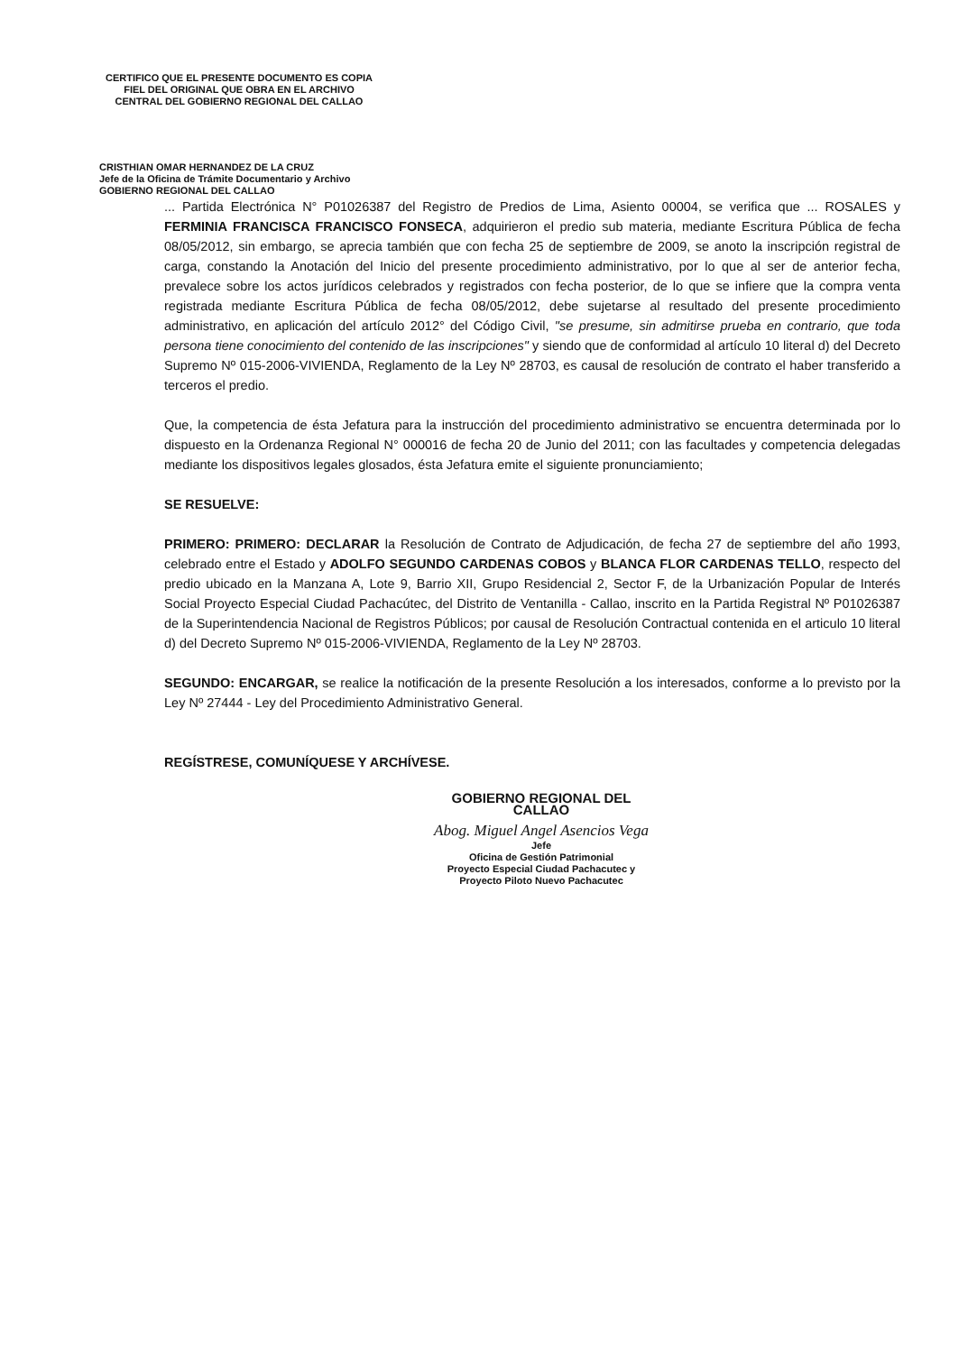CERTIFICO QUE EL PRESENTE DOCUMENTO ES COPIA FIEL DEL ORIGINAL QUE OBRA EN EL ARCHIVO CENTRAL DEL GOBIERNO REGIONAL DEL CALLAO
CRISTHIAN OMAR HERNANDEZ DE LA CRUZ
Jefe de la Oficina de Trámite Documentario y Archivo
GOBIERNO REGIONAL DEL CALLAO
... Partida Electrónica N° P01026387 del Registro de Predios de Lima, Asiento 00004, se verifica que ... ROSALES y FERMINIA FRANCISCA FRANCISCO FONSECA, adquirieron el predio sub materia, mediante Escritura Pública de fecha 08/05/2012, sin embargo, se aprecia también que con fecha 25 de septiembre de 2009, se anoto la inscripción registral de carga, constando la Anotación del Inicio del presente procedimiento administrativo, por lo que al ser de anterior fecha, prevalece sobre los actos jurídicos celebrados y registrados con fecha posterior, de lo que se infiere que la compra venta registrada mediante Escritura Pública de fecha 08/05/2012, debe sujetarse al resultado del presente procedimiento administrativo, en aplicación del artículo 2012° del Código Civil, "se presume, sin admitirse prueba en contrario, que toda persona tiene conocimiento del contenido de las inscripciones" y siendo que de conformidad al artículo 10 literal d) del Decreto Supremo Nº 015-2006-VIVIENDA, Reglamento de la Ley Nº 28703, es causal de resolución de contrato el haber transferido a terceros el predio.
Que, la competencia de ésta Jefatura para la instrucción del procedimiento administrativo se encuentra determinada por lo dispuesto en la Ordenanza Regional N° 000016 de fecha 20 de Junio del 2011; con las facultades y competencia delegadas mediante los dispositivos legales glosados, ésta Jefatura emite el siguiente pronunciamiento;
SE RESUELVE:
PRIMERO: PRIMERO: DECLARAR la Resolución de Contrato de Adjudicación, de fecha 27 de septiembre del año 1993, celebrado entre el Estado y ADOLFO SEGUNDO CARDENAS COBOS y BLANCA FLOR CARDENAS TELLO, respecto del predio ubicado en la Manzana A, Lote 9, Barrio XII, Grupo Residencial 2, Sector F, de la Urbanización Popular de Interés Social Proyecto Especial Ciudad Pachacútec, del Distrito de Ventanilla - Callao, inscrito en la Partida Registral Nº P01026387 de la Superintendencia Nacional de Registros Públicos; por causal de Resolución Contractual contenida en el articulo 10 literal d) del Decreto Supremo Nº 015-2006-VIVIENDA, Reglamento de la Ley Nº 28703.
SEGUNDO: ENCARGAR, se realice la notificación de la presente Resolución a los interesados, conforme a lo previsto por la Ley Nº 27444 - Ley del Procedimiento Administrativo General.
REGÍSTRESE, COMUNÍQUESE Y ARCHÍVESE.
GOBIERNO REGIONAL DEL CALLAO
Abog. Miguel Angel Asencios Vega
Jefe
Oficina de Gestión Patrimonial
Proyecto Especial Ciudad Pachacutec y
Proyecto Piloto Nuevo Pachacutec